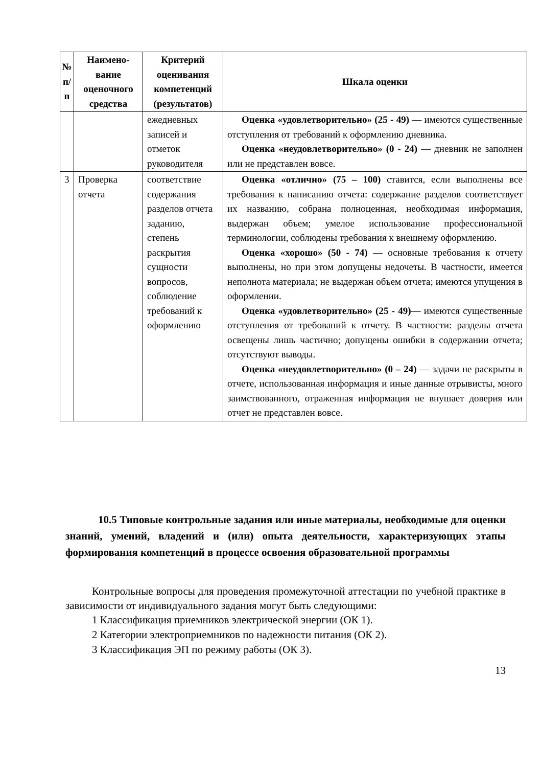| № п/п | Наимено-вание оценочного средства | Критерий оценивания компетенций (результатов) | Шкала оценки |
| --- | --- | --- | --- |
| | | ежедневных записей и отметок руководителя | Оценка «удовлетворительно» (25 - 49) — имеются существенные отступления от требований к оформлению дневника. Оценка «неудовлетворительно» (0 - 24) — дневник не заполнен или не представлен вовсе. |
| 3 | Проверка отчета | соответствие содержания разделов отчета заданию, степень раскрытия сущности вопросов, соблюдение требований к оформлению | Оценка «отлично» (75 – 100) ставится, если выполнены все требования к написанию отчета: содержание разделов соответствует их названию, собрана полноценная, необходимая информация, выдержан объем; умелое использование профессиональной терминологии, соблюдены требования к внешнему оформлению. Оценка «хорошо» (50 - 74) — основные требования к отчету выполнены, но при этом допущены недочеты. В частности, имеется неполнота материала; не выдержан объем отчета; имеются упущения в оформлении. Оценка «удовлетворительно» (25 - 49) — имеются существенные отступления от требований к отчету. В частности: разделы отчета освещены лишь частично; допущены ошибки в содержании отчета; отсутствуют выводы. Оценка «неудовлетворительно» (0 – 24) — задачи не раскрыты в отчете, использованная информация и иные данные отрывисты, много заимствованного, отраженная информация не внушает доверия или отчет не представлен вовсе. |
10.5 Типовые контрольные задания или иные материалы, необходимые для оценки знаний, умений, владений и (или) опыта деятельности, характеризующих этапы формирования компетенций в процессе освоения образовательной программы
Контрольные вопросы для проведения промежуточной аттестации по учебной практике в зависимости от индивидуального задания могут быть следующими:
1 Классификация приемников электрической энергии (ОК 1).
2 Категории электроприемников по надежности питания (ОК 2).
3 Классификация ЭП по режиму работы (ОК 3).
13